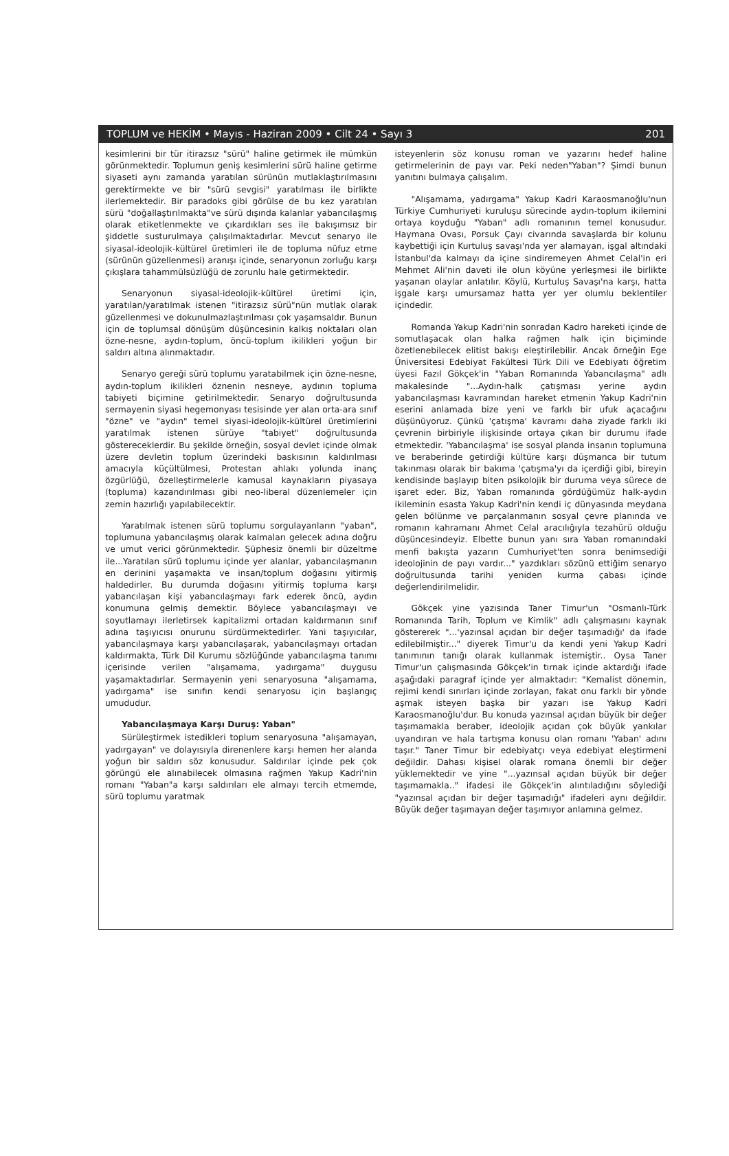TOPLUM ve HEKİM • Mayıs - Haziran 2009 • Cilt 24 • Sayı 3 201
kesimlerini bir tür itirazsız "sürü" haline getirmek ile mümkün görünmektedir. Toplumun geniş kesimlerini sürü haline getirme siyaseti aynı zamanda yaratılan sürünün mutlaklaştırılmasını gerektirmekte ve bir "sürü sevgisi" yaratılması ile birlikte ilerlemektedir. Bir paradoks gibi görülse de bu kez yaratılan sürü "doğallaştırılmakta"ve sürü dışında kalanlar yabancılaşmış olarak etiketlenmekte ve çıkardıkları ses ile bakışımsız bir şiddetle susturulmaya çalışılmaktadırlar. Mevcut senaryo ile siyasal-ideolojik-kültürel üretimleri ile de topluma nüfuz etme (sürünün güzellenmesi) aranışı içinde, senaryonun zorluğu karşı çıkışlara tahammülsüzlüğü de zorunlu hale getirmektedir.
Senaryonun siyasal-ideolojik-kültürel üretimi için, yaratılan/yaratılmak istenen "itirazsız sürü"nün mutlak olarak güzellenmesi ve dokunulmazlaştırılması çok yaşamsaldır. Bunun için de toplumsal dönüşüm düşüncesinin kalkış noktaları olan özne-nesne, aydın-toplum, öncü-toplum ikilikleri yoğun bir saldırı altına alınmaktadır.
Senaryo gereği sürü toplumu yaratabilmek için özne-nesne, aydın-toplum ikilikleri öznenin nesneye, aydının topluma tabiyeti biçimine getirilmektedir. Senaryo doğrultusunda sermayenin siyasi hegemonyası tesisinde yer alan orta-ara sınıf "özne" ve "aydın" temel siyasi-ideolojik-kültürel üretimlerini yaratılmak istenen sürüye "tabiyet" doğrultusunda göstereceklerdir. Bu şekilde örneğin, sosyal devlet içinde olmak üzere devletin toplum üzerindeki baskısının kaldırılması amacıyla küçültülmesi, Protestan ahlakı yolunda inanç özgürlüğü, özelleştirmelerle kamusal kaynakların piyasaya (topluma) kazandırılması gibi neo-liberal düzenlemeler için zemin hazırlığı yapılabilecektir.
Yaratılmak istenen sürü toplumu sorgulayanların "yaban", toplumuna yabancılaşmış olarak kalmaları gelecek adına doğru ve umut verici görünmektedir. Şüphesiz önemli bir düzeltme ile...Yaratılan sürü toplumu içinde yer alanlar, yabancılaşmanın en derinini yaşamakta ve insan/toplum doğasını yitirmiş haldedirler. Bu durumda doğasını yitirmiş topluma karşı yabancılaşan kişi yabancılaşmayı fark ederek öncü, aydın konumuna gelmiş demektir. Böylece yabancılaşmayı ve soyutlamayı ilerletirsek kapitalizmi ortadan kaldırmanın sınıf adına taşıyıcısı onurunu sürdürmektedirler. Yani taşıyıcılar, yabancılaşmaya karşı yabancılaşarak, yabancılaşmayı ortadan kaldırmakta, Türk Dil Kurumu sözlüğünde yabancılaşma tanımı içerisinde verilen "alışamama, yadırgama" duygusu yaşamaktadırlar. Sermayenin yeni senaryosuna "alışamama, yadırgama" ise sınıfın kendi senaryosu için başlangıç umududur.
Yabancılaşmaya Karşı Duruş: Yaban"
Sürüleştirmek istedikleri toplum senaryosuna "alışamayan, yadırgayan" ve dolayısıyla direnenlere karşı hemen her alanda yoğun bir saldırı söz konusudur. Saldırılar içinde pek çok görüngü ele alınabilecek olmasına rağmen Yakup Kadri'nin romanı "Yaban"a karşı saldırıları ele almayı tercih etmemde, sürü toplumu yaratmak
isteyenlerin söz konusu roman ve yazarını hedef haline getirmelerinin de payı var. Peki neden"Yaban"? Şimdi bunun yanıtını bulmaya çalışalım.
"Alışamama, yadırgama" Yakup Kadri Karaosmanoğlu'nun Türkiye Cumhuriyeti kuruluşu sürecinde aydın-toplum ikilemini ortaya koyduğu "Yaban" adlı romanının temel konusudur. Haymana Ovası, Porsuk Çayı civarında savaşlarda bir kolunu kaybettiği için Kurtuluş savaşı'nda yer alamayan, işgal altındaki İstanbul'da kalmayı da içine sindiremeyen Ahmet Celal'in eri Mehmet Ali'nin daveti ile olun köyüne yerleşmesi ile birlikte yaşanan olaylar anlatılır. Köylü, Kurtuluş Savaşı'na karşı, hatta işgale karşı umursamaz hatta yer yer olumlu beklentiler içindedir.
Romanda Yakup Kadri'nin sonradan Kadro hareketi içinde de somutlaşacak olan halka rağmen halk için biçiminde özetlenebilecek elitist bakışı eleştirilebilir. Ancak örneğin Ege Üniversitesi Edebiyat Fakültesi Türk Dili ve Edebiyatı öğretim üyesi Fazıl Gökçek'in "Yaban Romanında Yabancılaşma" adlı makalesinde "...Aydın-halk çatışması yerine aydın yabancılaşması kavramından hareket etmenin Yakup Kadri'nin eserini anlamada bize yeni ve farklı bir ufuk açacağını düşünüyoruz. Çünkü 'çatışma' kavramı daha ziyade farklı iki çevrenin birbiriyle ilişkisinde ortaya çıkan bir durumu ifade etmektedir. 'Yabancılaşma' ise sosyal planda insanın toplumuna ve beraberinde getirdiği kültüre karşı düşmanca bir tutum takınması olarak bir bakıma 'çatışma'yı da içerdiği gibi, bireyin kendisinde başlayıp biten psikolojik bir duruma veya sürece de işaret eder. Biz, Yaban romanında gördüğümüz halk-aydın ikileminin esasta Yakup Kadri'nin kendi iç dünyasında meydana gelen bölünme ve parçalanmanın sosyal çevre planında ve romanın kahramanı Ahmet Celal aracılığıyla tezahürü olduğu düşüncesindeyiz. Elbette bunun yanı sıra Yaban romanındaki menfi bakışta yazarın Cumhuriyet'ten sonra benimsediği ideolojinin de payı vardır..." yazdıkları sözünü ettiğim senaryo doğrultusunda tarihi yeniden kurma çabası içinde değerlendirilmelidir.
Gökçek yine yazısında Taner Timur'un "Osmanlı-Türk Romanında Tarih, Toplum ve Kimlik" adlı çalışmasını kaynak göstererek "...'yazınsal açıdan bir değer taşımadığı' da ifade edilebilmiştir..." diyerek Timur'u da kendi yeni Yakup Kadri tanımının tanığı olarak kullanmak istemiştir.. Oysa Taner Timur'un çalışmasında Gökçek'in tırnak içinde aktardığı ifade aşağıdaki paragraf içinde yer almaktadır: "Kemalist dönemin, rejimi kendi sınırları içinde zorlayan, fakat onu farklı bir yönde aşmak isteyen başka bir yazarı ise Yakup Kadri Karaosmanoğlu'dur. Bu konuda yazınsal açıdan büyük bir değer taşımamakla beraber, ideolojik açıdan çok büyük yankılar uyandıran ve hala tartışma konusu olan romanı 'Yaban' adını taşır." Taner Timur bir edebiyatçı veya edebiyat eleştirmeni değildir. Dahası kişisel olarak romana önemli bir değer yüklemektedir ve yine "...yazınsal açıdan büyük bir değer taşımamakla.." ifadesi ile Gökçek'in alıntıladığını söylediği "yazınsal açıdan bir değer taşımadığı" ifadeleri aynı değildir. Büyük değer taşımayan değer taşımıyor anlamına gelmez.